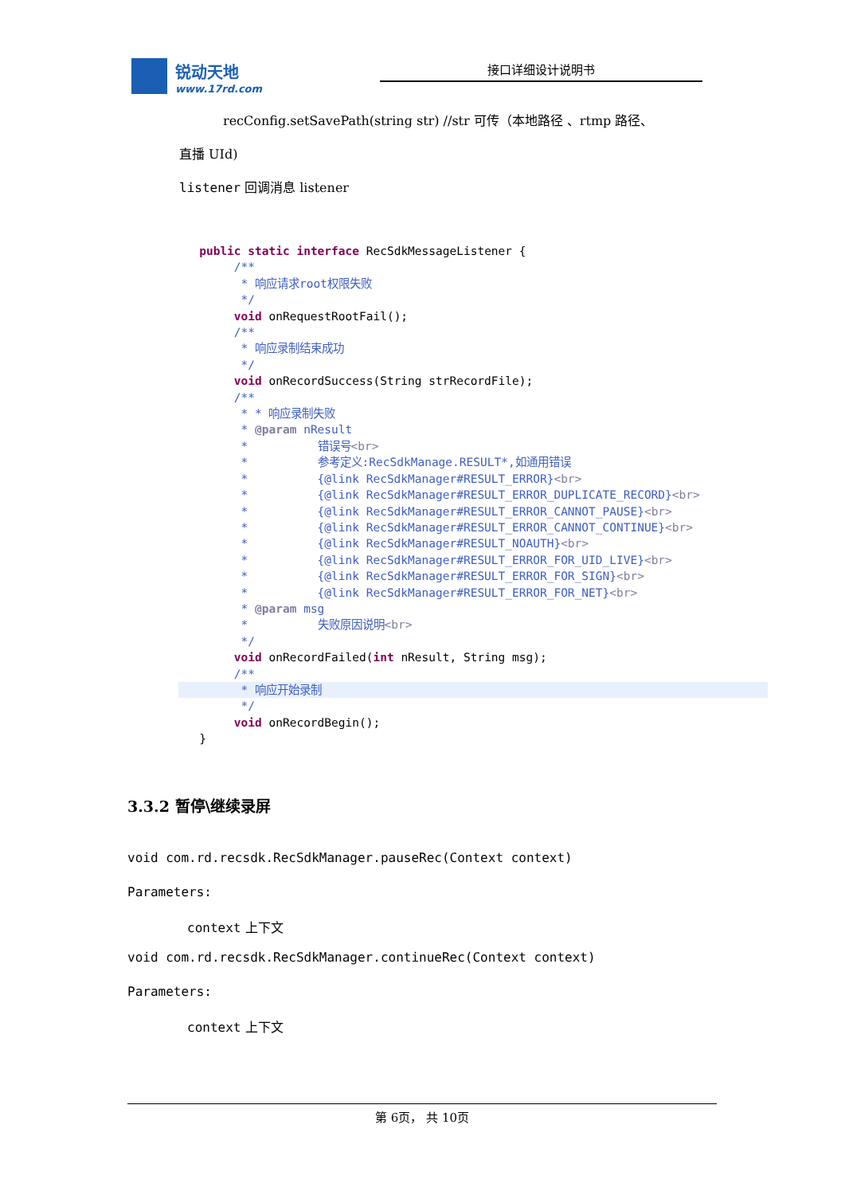锐动天地
www.17rd.com
接口详细设计说明书
recConfig.setSavePath(string str) //str 可传（本地路径 、rtmp 路径、
直播 UId)
listener 回调消息 listener
   public static interface RecSdkMessageListener {
        /**
         * 响应请求root权限失败
         */
        void onRequestRootFail();
        /**
         * 响应录制结束成功
         */
        void onRecordSuccess(String strRecordFile);
        /**
         * * 响应录制失败
         * @param nResult
         *          错误号<br>
         *          参考定义:RecSdkManage.RESULT*,如通用错误
         *          {@link RecSdkManager#RESULT_ERROR}<br>
         *          {@link RecSdkManager#RESULT_ERROR_DUPLICATE_RECORD}<br>
         *          {@link RecSdkManager#RESULT_ERROR_CANNOT_PAUSE}<br>
         *          {@link RecSdkManager#RESULT_ERROR_CANNOT_CONTINUE}<br>
         *          {@link RecSdkManager#RESULT_NOAUTH}<br>
         *          {@link RecSdkManager#RESULT_ERROR_FOR_UID_LIVE}<br>
         *          {@link RecSdkManager#RESULT_ERROR_FOR_SIGN}<br>
         *          {@link RecSdkManager#RESULT_ERROR_FOR_NET}<br>
         * @param msg
         *          失败原因说明<br>
         */
        void onRecordFailed(int nResult, String msg);
        /**
         * 响应开始录制         */
        void onRecordBegin();
   }
3.3.2 暂停\继续录屏
void com.rd.recsdk.RecSdkManager.pauseRec(Context context)
Parameters:
context 上下文
void com.rd.recsdk.RecSdkManager.continueRec(Context context)
Parameters:
context 上下文
第 6页， 共 10页